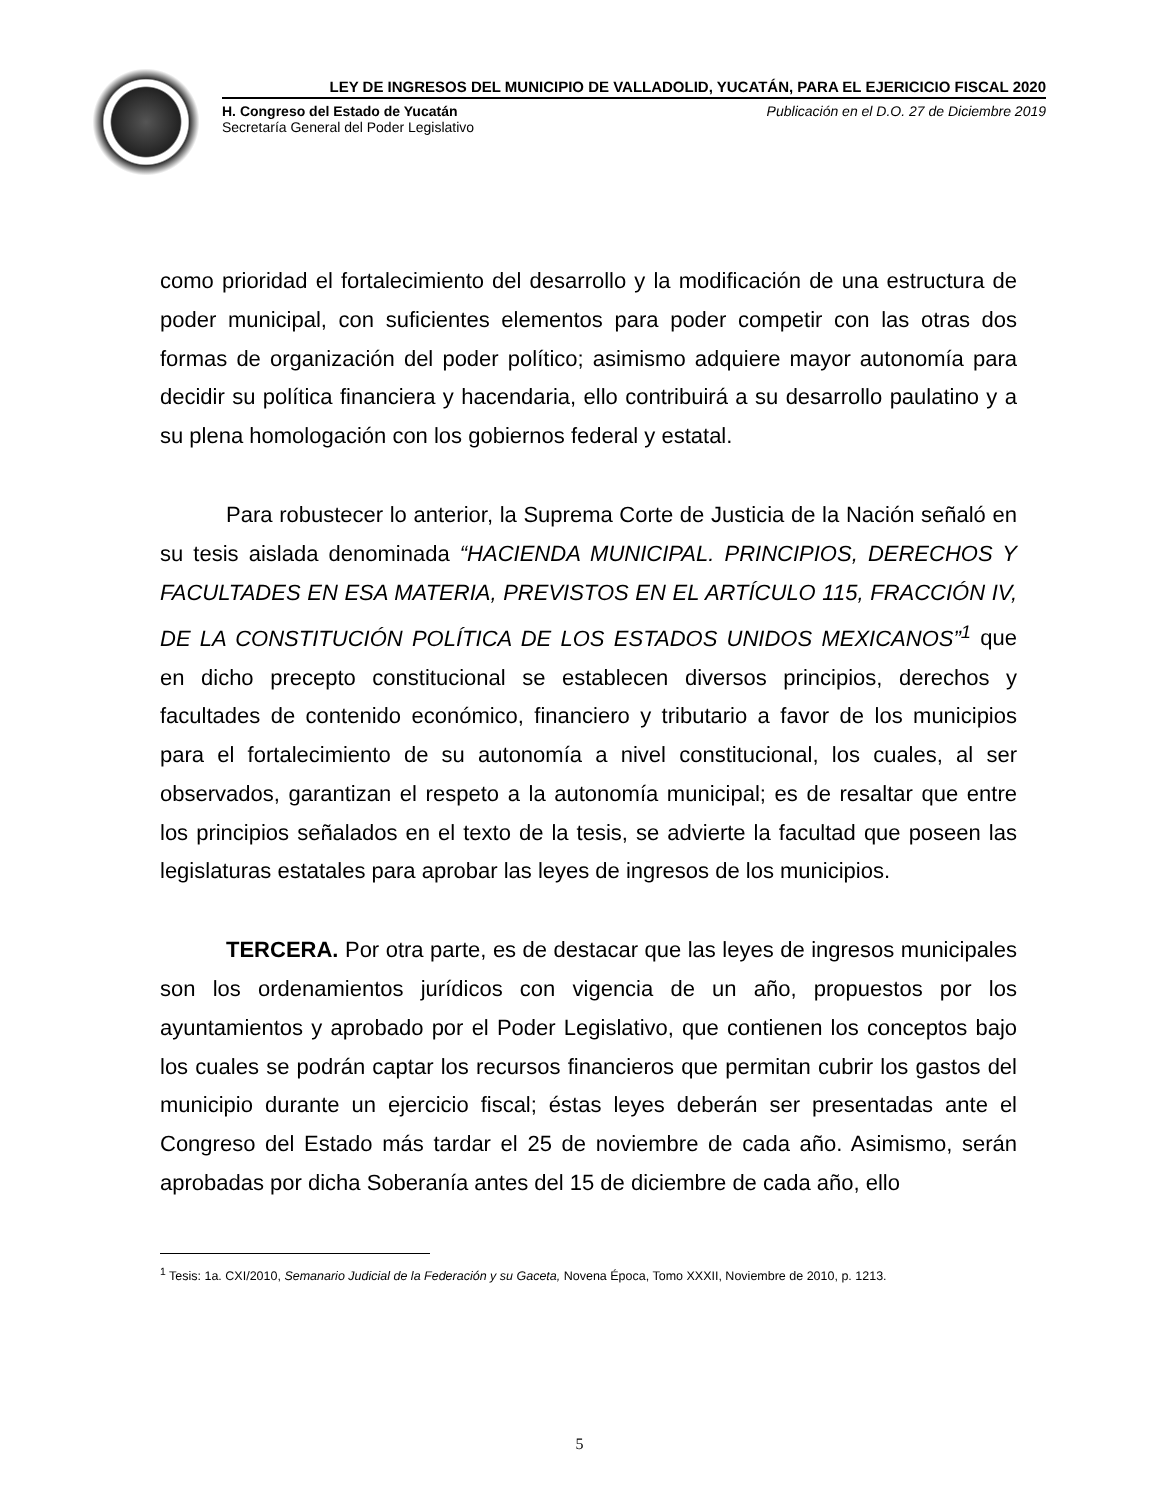LEY DE INGRESOS DEL MUNICIPIO DE VALLADOLID, YUCATÁN, PARA EL EJERICICIO FISCAL 2020
H. Congreso del Estado de Yucatán
Secretaría General del Poder Legislativo
Publicación en el D.O. 27 de Diciembre 2019
como prioridad el fortalecimiento del desarrollo y la modificación de una estructura de poder municipal, con suficientes elementos para poder competir con las otras dos formas de organización del poder político; asimismo adquiere mayor autonomía para decidir su política financiera y hacendaria, ello contribuirá a su desarrollo paulatino y a su plena homologación con los gobiernos federal y estatal.
Para robustecer lo anterior, la Suprema Corte de Justicia de la Nación señaló en su tesis aislada denominada “HACIENDA MUNICIPAL. PRINCIPIOS, DERECHOS Y FACULTADES EN ESA MATERIA, PREVISTOS EN EL ARTÍCULO 115, FRACCIÓN IV, DE LA CONSTITUCIÓN POLÍTICA DE LOS ESTADOS UNIDOS MEXICANOS”<sup>1</sup> que en dicho precepto constitucional se establecen diversos principios, derechos y facultades de contenido económico, financiero y tributario a favor de los municipios para el fortalecimiento de su autonomía a nivel constitucional, los cuales, al ser observados, garantizan el respeto a la autonomía municipal; es de resaltar que entre los principios señalados en el texto de la tesis, se advierte la facultad que poseen las legislaturas estatales para aprobar las leyes de ingresos de los municipios.
TERCERA. Por otra parte, es de destacar que las leyes de ingresos municipales son los ordenamientos jurídicos con vigencia de un año, propuestos por los ayuntamientos y aprobado por el Poder Legislativo, que contienen los conceptos bajo los cuales se podrán captar los recursos financieros que permitan cubrir los gastos del municipio durante un ejercicio fiscal; éstas leyes deberán ser presentadas ante el Congreso del Estado más tardar el 25 de noviembre de cada año. Asimismo, serán aprobadas por dicha Soberanía antes del 15 de diciembre de cada año, ello
<sup>1</sup> Tesis: 1a. CXI/2010, Semanario Judicial de la Federación y su Gaceta, Novena Época, Tomo XXXII, Noviembre de 2010, p. 1213.
5